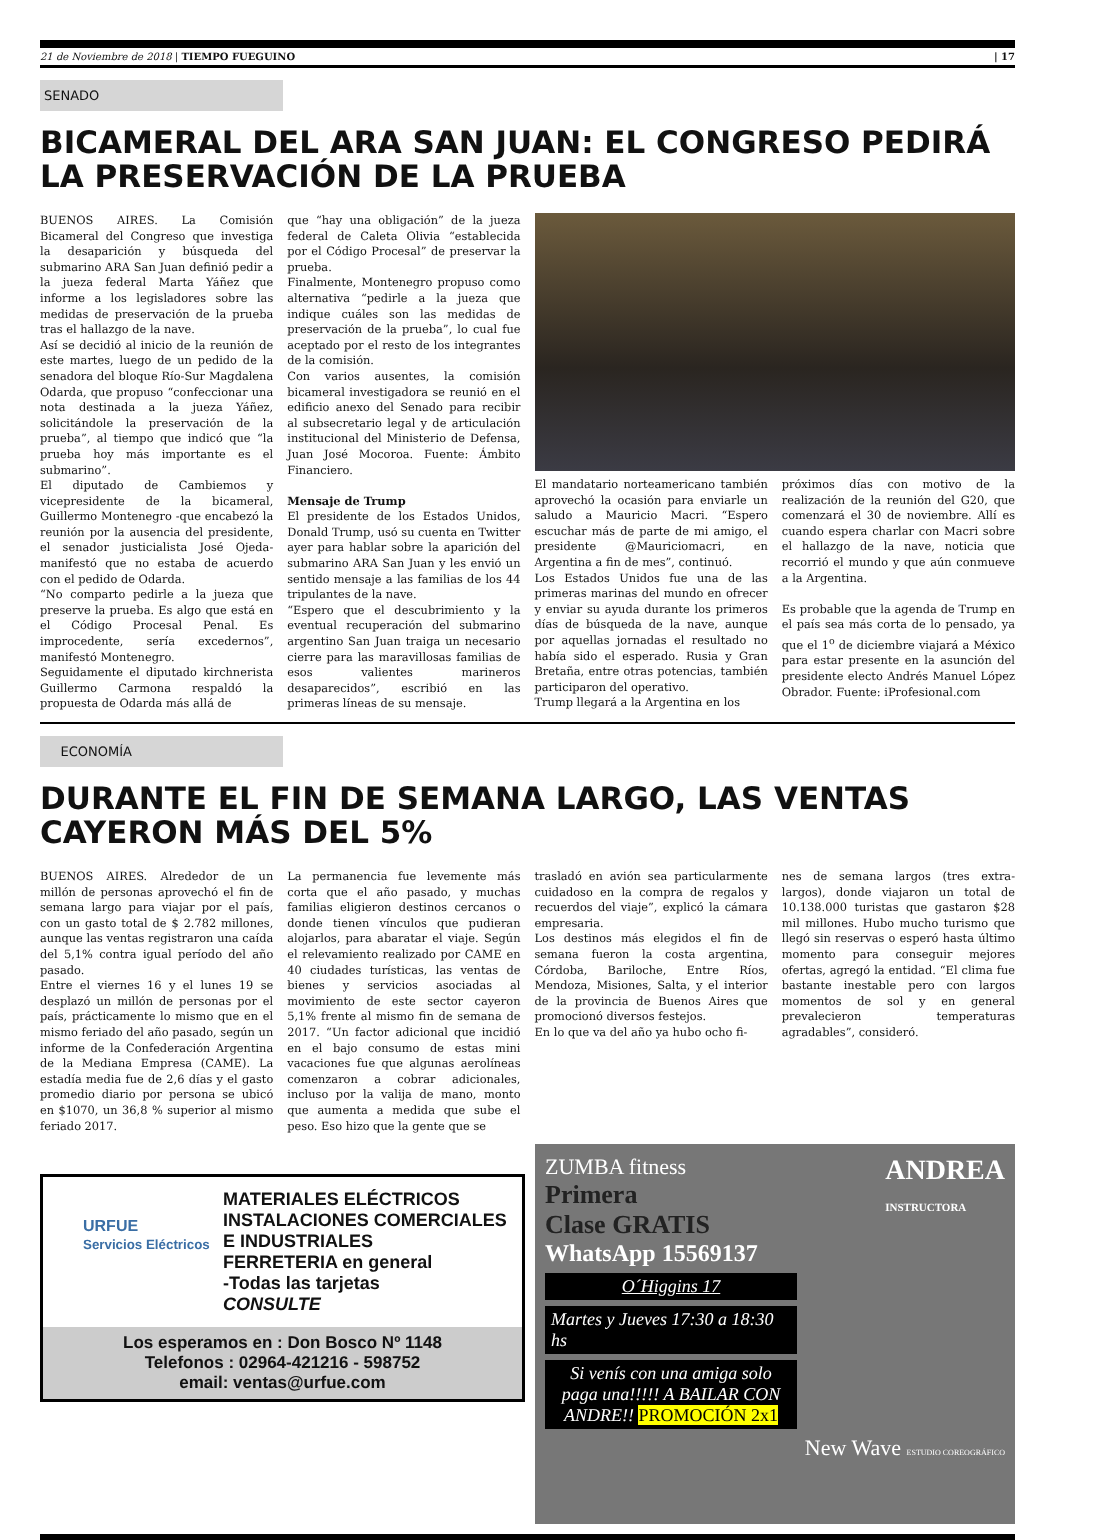21 de Noviembre de 2018 | TIEMPO FUEGUINO | 17
SENADO
BICAMERAL DEL ARA SAN JUAN: EL CONGRESO PEDIRÁ LA PRESERVACIÓN DE LA PRUEBA
BUENOS AIRES. La Comisión Bicameral del Congreso que investiga la desaparición y búsqueda del submarino ARA San Juan definió pedir a la jueza federal Marta Yáñez que informe a los legisladores sobre las medidas de preservación de la prueba tras el hallazgo de la nave.
Así se decidió al inicio de la reunión de este martes, luego de un pedido de la senadora del bloque Río-Sur Magdalena Odarda, que propuso “confeccionar una nota destinada a la jueza Yáñez, solicitándole la preservación de la prueba”, al tiempo que indicó que “la prueba hoy más importante es el submarino”.
El diputado de Cambiemos y vicepresidente de la bicameral, Guillermo Montenegro -que encabezó la reunión por la ausencia del presidente, el senador justicialista José Ojeda- manifestó que no estaba de acuerdo con el pedido de Odarda.
“No comparto pedirle a la jueza que preserve la prueba. Es algo que está en el Código Procesal Penal. Es improcedente, sería excedernos”, manifestó Montenegro.
Seguidamente el diputado kirchnerista Guillermo Carmona respaldó la propuesta de Odarda más allá de
que “hay una obligación” de la jueza federal de Caleta Olivia “establecida por el Código Procesal” de preservar la prueba.
Finalmente, Montenegro propuso como alternativa “pedirle a la jueza que indique cuáles son las medidas de preservación de la prueba”, lo cual fue aceptado por el resto de los integrantes de la comisión.
Con varios ausentes, la comisión bicameral investigadora se reunió en el edificio anexo del Senado para recibir al subsecretario legal y de articulación institucional del Ministerio de Defensa, Juan José Mocoroa. Fuente: Ámbito Financiero.
Mensaje de Trump
El presidente de los Estados Unidos, Donald Trump, usó su cuenta en Twitter ayer para hablar sobre la aparición del submarino ARA San Juan y les envió un sentido mensaje a las familias de los 44 tripulantes de la nave.
“Espero que el descubrimiento y la eventual recuperación del submarino argentino San Juan traiga un necesario cierre para las maravillosas familias de esos valientes marineros desaparecidos”, escribió en las primeras líneas de su mensaje.
El mandatario norteamericano también aprovechó la ocasión para enviarle un saludo a Mauricio Macri. “Espero escuchar más de parte de mi amigo, el presidente @Mauriciomacri, en Argentina a fin de mes”, continuó.
Los Estados Unidos fue una de las primeras marinas del mundo en ofrecer y enviar su ayuda durante los primeros días de búsqueda de la nave, aunque por aquellas jornadas el resultado no había sido el esperado. Rusia y Gran Bretaña, entre otras potencias, también participaron del operativo.
Trump llegará a la Argentina en los
próximos días con motivo de la realización de la reunión del G20, que comenzará el 30 de noviembre. Allí es cuando espera charlar con Macri sobre el hallazgo de la nave, noticia que recorrió el mundo y que aún conmueve a la Argentina.
Es probable que la agenda de Trump en el país sea más corta de lo pensado, ya que el 1<sup>o</sup> de diciembre viajará a México para estar presente en la asunción del presidente electo Andrés Manuel López Obrador. Fuente: iProfesional.com
ECONOMÍA
DURANTE EL FIN DE SEMANA LARGO, LAS VENTAS CAYERON MÁS DEL 5%
BUENOS AIRES. Alrededor de un millón de personas aprovechó el fin de semana largo para viajar por el país, con un gasto total de $ 2.782 millones, aunque las ventas registraron una caída del 5,1% contra igual período del año pasado.
Entre el viernes 16 y el lunes 19 se desplazó un millón de personas por el país, prácticamente lo mismo que en el mismo feriado del año pasado, según un informe de la Confederación Argentina de la Mediana Empresa (CAME). La estadía media fue de 2,6 días y el gasto promedio diario por persona se ubicó en $1070, un 36,8 % superior al mismo feriado 2017.
La permanencia fue levemente más corta que el año pasado, y muchas familias eligieron destinos cercanos o donde tienen vínculos que pudieran alojarlos, para abaratar el viaje. Según el relevamiento realizado por CAME en 40 ciudades turísticas, las ventas de bienes y servicios asociadas al movimiento de este sector cayeron 5,1% frente al mismo fin de semana de 2017. “Un factor adicional que incidió en el bajo consumo de estas mini vacaciones fue que algunas aerolíneas comenzaron a cobrar adicionales, incluso por la valija de mano, monto que aumenta a medida que sube el peso. Eso hizo que la gente que se
trasladó en avión sea particularmente cuidadoso en la compra de regalos y recuerdos del viaje”, explicó la cámara empresaria.
Los destinos más elegidos el fin de semana fueron la costa argentina, Córdoba, Bariloche, Entre Ríos, Mendoza, Misiones, Salta, y el interior de la provincia de Buenos Aires que promocionó diversos festejos.
En lo que va del año ya hubo ocho fi-
nes de semana largos (tres extra-largos), donde viajaron un total de 10.138.000 turistas que gastaron $28 mil millones. Hubo mucho turismo que llegó sin reservas o esperó hasta último momento para conseguir mejores ofertas, agregó la entidad. “El clima fue bastante inestable pero con largos momentos de sol y en general prevalecieron temperaturas agradables”, consideró.
MATERIALES ELÉCTRICOS
INSTALACIONES COMERCIALES
E INDUSTRIALES
FERRETERIA en general
-Todas las tarjetas
CONSULTE
URFUE
Servicios Eléctricos
Los esperamos en : Don Bosco Nº 1148
Telefonos : 02964-421216 - 598752
email: ventas@urfue.com
ZUMBA fitness ANDREA
INSTRUCTORA
Primera
Clase GRATIS
WhatsApp 15569137
O´Higgins 17
Martes y Jueves 17:30 a 18:30 hs
Si venís con una amiga solo paga una!!!!! A BAILAR CON ANDRE!! PROMOCIÓN 2x1
New Wave ESTUDIO COREOGRÁFICO